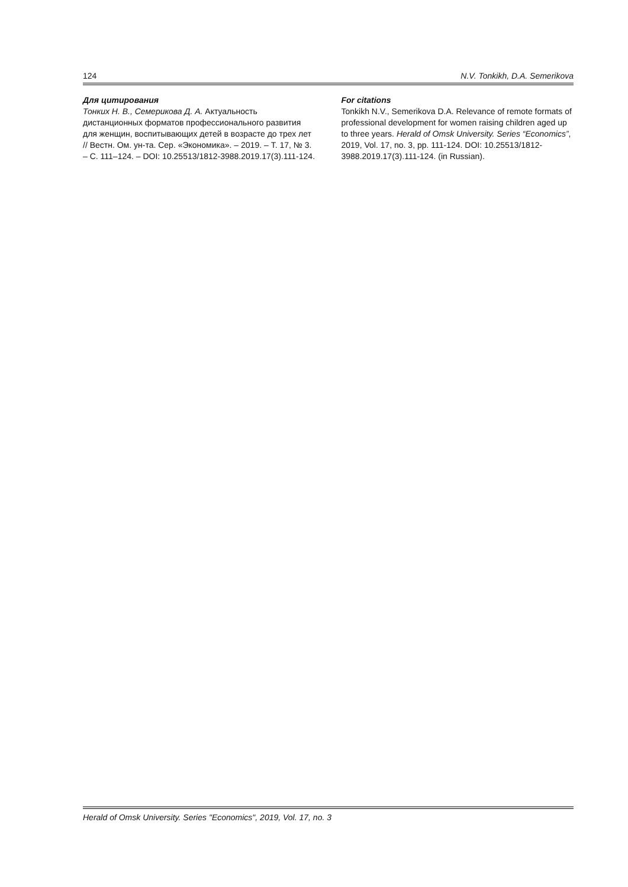124 N.V. Tonkikh, D.A. Semerikova
Для цитирования
Тонких Н. В., Семерикова Д. А. Актуальность дистанционных форматов профессионального развития для женщин, воспитывающих детей в возрасте до трех лет // Вестн. Ом. ун-та. Сер. «Экономика». – 2019. – Т. 17, № 3. – С. 111–124. – DOI: 10.25513/1812-3988.2019.17(3).111-124.
For citations
Tonkikh N.V., Semerikova D.A. Relevance of remote formats of professional development for women raising children aged up to three years. Herald of Omsk University. Series “Economics”, 2019, Vol. 17, no. 3, pp. 111-124. DOI: 10.25513/1812-3988.2019.17(3).111-124. (in Russian).
Herald of Omsk University. Series "Economics", 2019, Vol. 17, no. 3